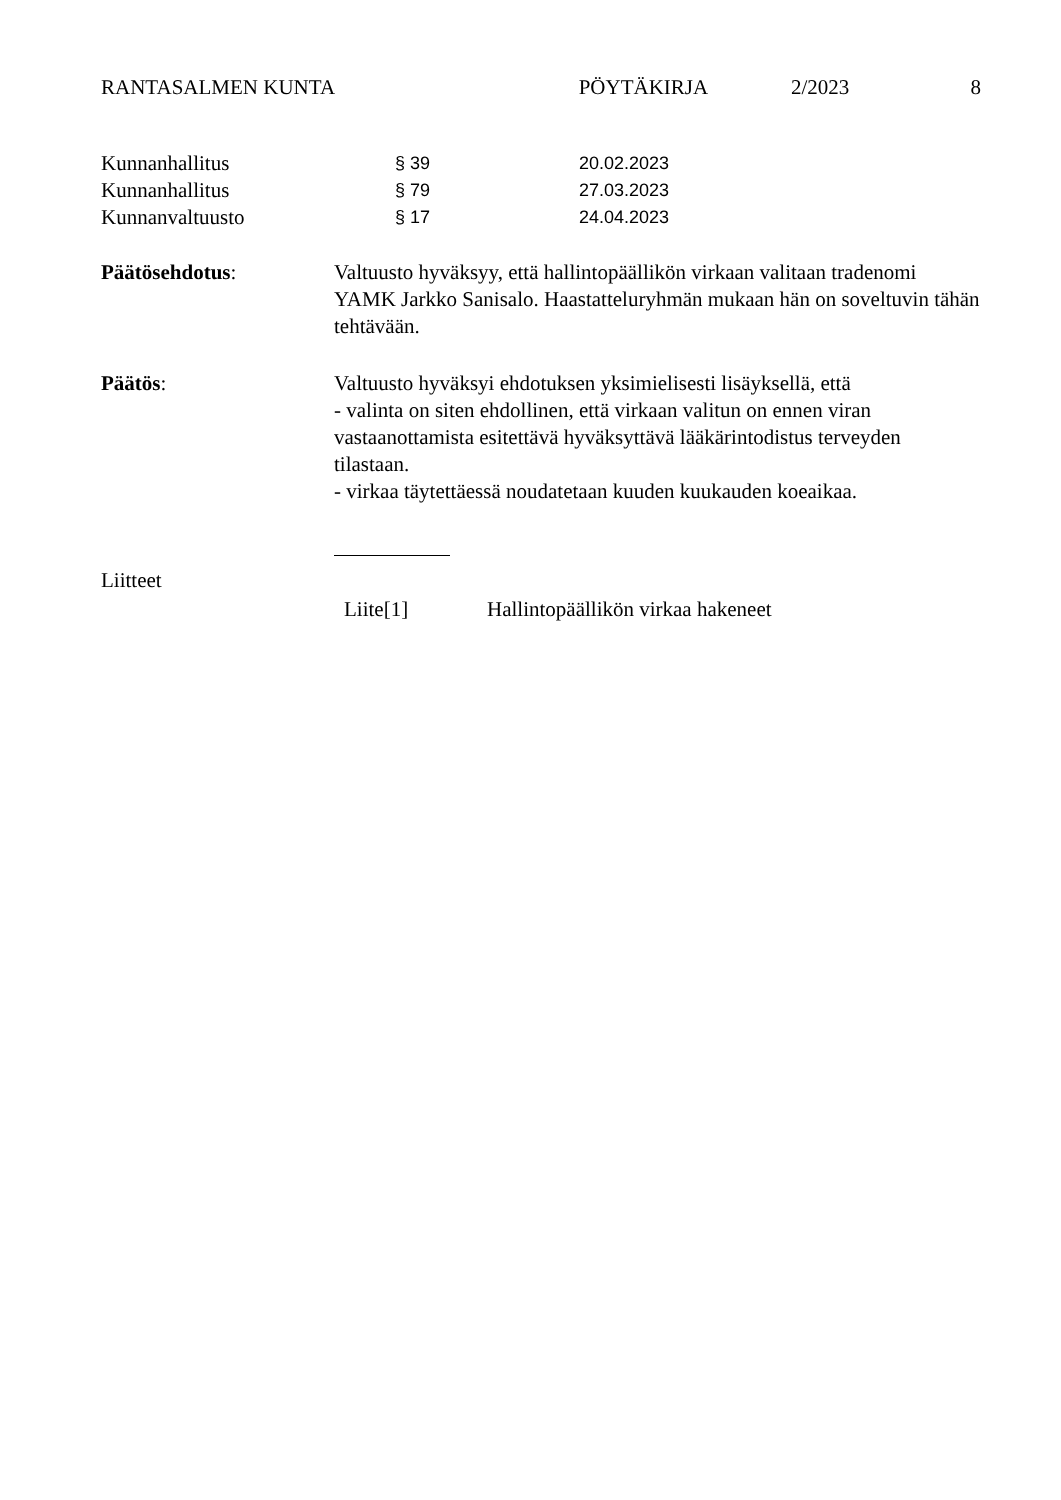RANTASALMEN KUNTA PÖYTÄKIRJA 2/2023 8
Kunnanhallitus § 39 20.02.2023
Kunnanhallitus § 79 27.03.2023
Kunnanvaltuusto § 17 24.04.2023
Päätösehdotus: Valtuusto hyväksyy, että hallintopäällikön virkaan valitaan tradenomi YAMK Jarkko Sanisalo. Haastatteluryhmän mukaan hän on soveltuvin tähän tehtävään.
Päätös: Valtuusto hyväksyi ehdotuksen yksimielisesti lisäyksellä, että
- valinta on siten ehdollinen, että virkaan valitun on ennen viran vastaanottamista esitettävä hyväksyttävä lääkärintodistus terveyden tilastaan.
- virkaa täytettäessä noudatetaan kuuden kuukauden koeaikaa.
Liitteet
Liite[1] Hallintopäällikön virkaa hakeneet